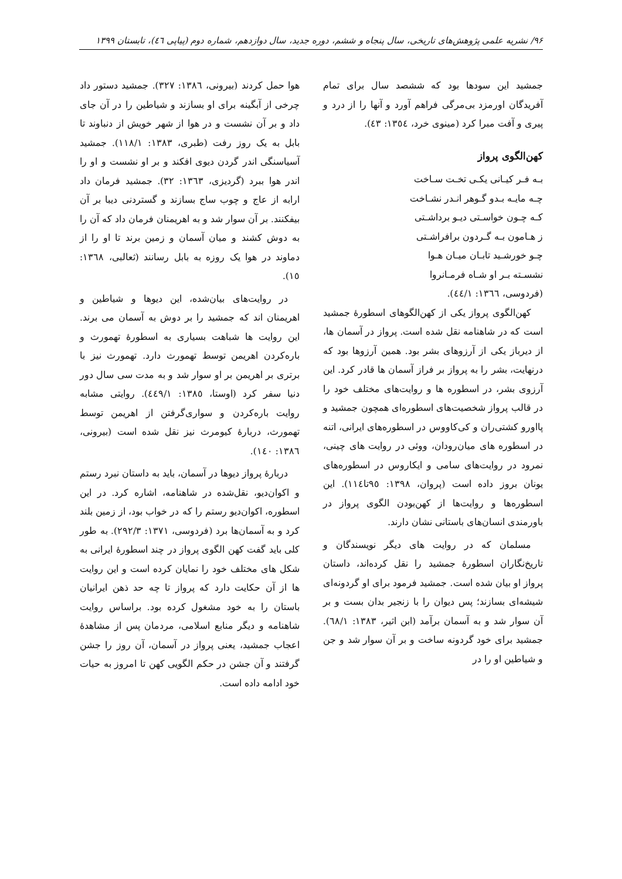۹۶/ نشریه علمی پژوهش‌های تاریخی، سال پنجاه و ششم، دوره جدید، سال دوازدهم، شماره دوم (پیاپی ٤٦)، تابستان ۱۳۹۹
جمشید این سودها بود که ششصد سال برای تمام آفریدگان اورمزد بی‌مرگی فراهم آورد و آنها را از درد و پیری و آفت مبرا کرد (مینوی خرد، ١٣٥٤: ٤٣).
کهن‌الگوی پرواز
بـه فـر کیـانی یکـی تخـت سـاخت
چـه مایـه بـدو گـوهر انـدر نشـاخت
کـه چـون خواسـتی دیـو برداشـتی
ز هـامون بـه گـردون برافراشـتی
چـو خورشـید تابـان میـان هـوا
نشسـته بـر او شـاه فرمـانروا
(فردوسی، ١٣٦٦: ٤٤/١).
کهن‌الگوی پرواز یکی از کهن‌الگوهای اسطورهٔ جمشید است که در شاهنامه نقل شده است. پرواز در آسمان ها، از دیرباز یکی از آرزوهای بشر بود. همین آرزوها بود که درنهایت، بشر را به پرواز بر فراز آسمان ها قادر کرد. این آرزوی بشر، در اسطوره ها و روایت‌های مختلف خود را در قالب پرواز شخصیت‌های اسطوره‌ای همچون جمشید و پااورو کشتی‌ران و کی‌کاووس در اسطوره‌های ایرانی، اتنه در اسطوره های میان‌رودان، ووئی در روایت های چینی، نمرود در روایت‌های سامی و ایکاروس در اسطوره‌های یونان بروز داده است (پروان، ١٣٩٨: ٩٥تا١١٤). این اسطوره‌ها و روایت‌ها از کهن‌بودن الگوی پرواز در باورمندی انسان‌های باستانی نشان دارند.
مسلمان که در روایت های دیگر نویسندگان و تاریخ‌نگاران اسطورهٔ جمشید را نقل کرده‌اند، داستان پرواز او بیان شده است. جمشید فرمود برای او گردونه‌ای شیشه‌ای بسازند؛ پس دیوان را با زنجیر بدان بست و بر آن سوار شد و به آسمان برآمد (ابن اثیر، ١٣٨٣: ٦٨/١). جمشید برای خود گردونه ساخت و بر آن سوار شد و جن و شیاطین او را در
هوا حمل کردند (بیرونی، ١٣٨٦: ٣٢٧). جمشید دستور داد چرخی از آبگینه برای او بسازند و شیاطین را در آن جای داد و بر آن نشست و در هوا از شهر خویش از دنباوند تا بابل به یک روز رفت (طبری، ١٣٨٣: ١١٨/١). جمشید آسیاسنگی اندر گردن دیوی افکند و بر او نشست و او را اندر هوا ببرد (گردیزی، ١٣٦٣: ٣٢). جمشید فرمان داد ارابه از عاج و چوب ساج بسازند و گستردنی دیبا بر آن بیفکنند. بر آن سوار شد و به اهریمنان فرمان داد که آن را به دوش کشند و میان آسمان و زمین برند تا او را از دماوند در هوا یک روزه به بابل رسانند (ثعالبی، ١٣٦٨: ١٥).
در روایت‌های بیان‌شده، این دیوها و شیاطین و اهریمنان اند که جمشید را بر دوش به آسمان می برند. این روایت ها شباهت بسیاری به اسطورهٔ تهمورث و باره‌کردن اهریمن توسط تهمورث دارد. تهمورث نیز با برتری بر اهریمن بر او سوار شد و به مدت سی سال دور دنیا سفر کرد (اوستا، ١٣٨٥: ٤٤٩/١). روایتی مشابه روایت باره‌کردن و سواری‌گرفتن از اهریمن توسط تهمورث، دربارهٔ کیومرث نیز نقل شده است (بیرونی، ١٣٨٦: ١٤٠).
دربارهٔ پرواز دیوها در آسمان، باید به داستان نبرد رستم و اکوان‌دیو، نقل‌شده در شاهنامه، اشاره کرد. در این اسطوره، اکوان‌دیو رستم را که در خواب بود، از زمین بلند کرد و به آسمان‌ها برد (فردوسی، ١٣٧١: ٢٩٢/٣). به طور کلی باید گفت کهن الگوی پرواز در چند اسطورهٔ ایرانی به شکل های مختلف خود را نمایان کرده است و این روایت ها از آن حکایت دارد که پرواز تا چه حد ذهن ایرانیان باستان را به خود مشغول کرده بود. براساس روایت شاهنامه و دیگر منابع اسلامی، مردمان پس از مشاهدهٔ اعجاب جمشید، یعنی پرواز در آسمان، آن روز را جشن گرفتند و آن جشن در حکم الگویی کهن تا امروز به حیات خود ادامه داده است.